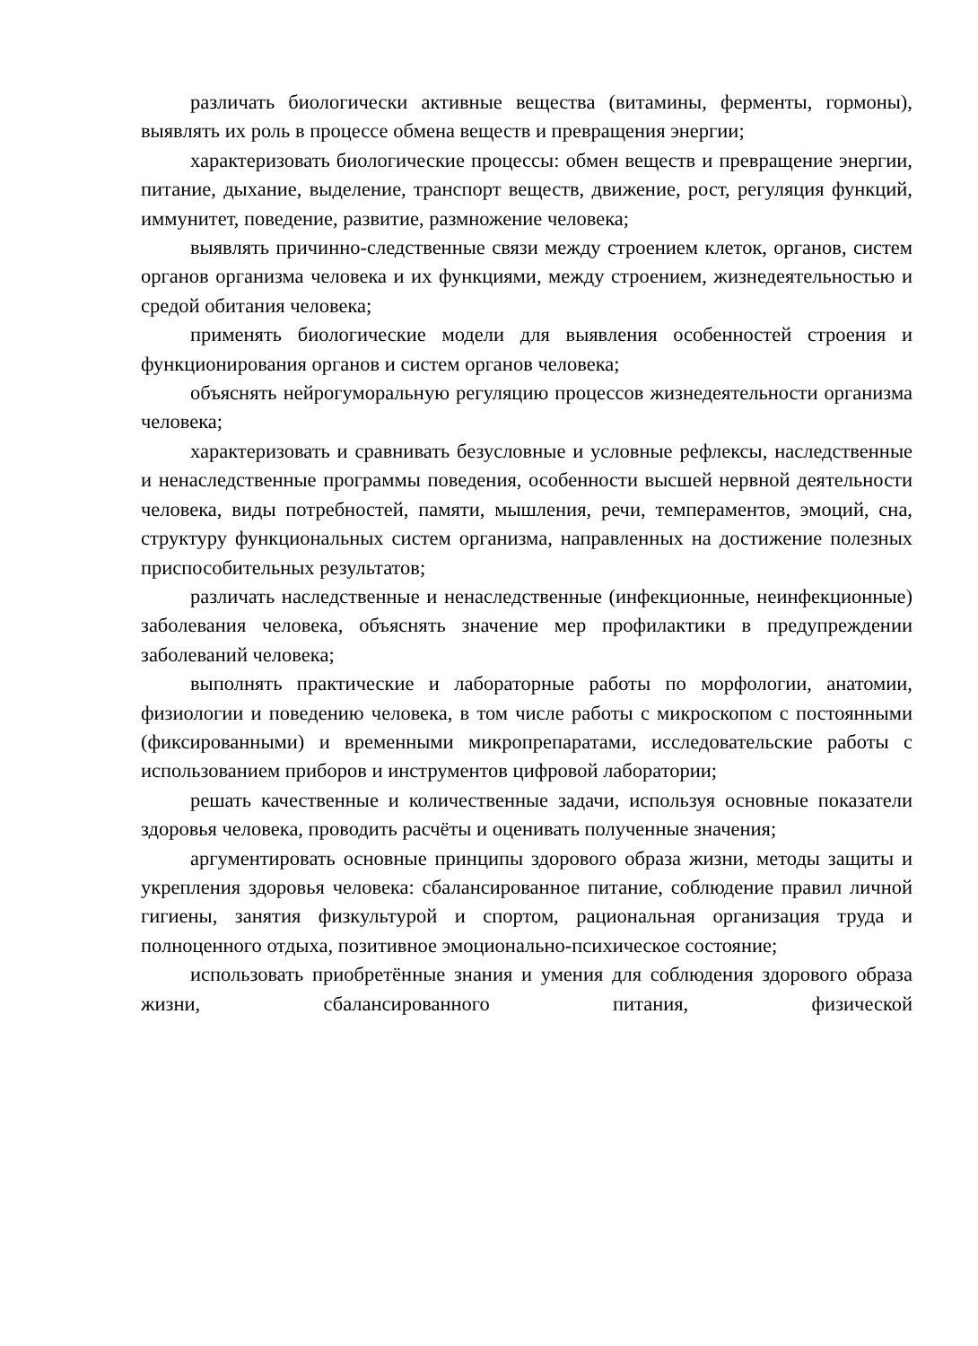различать биологически активные вещества (витамины, ферменты, гормоны), выявлять их роль в процессе обмена веществ и превращения энергии;
характеризовать биологические процессы: обмен веществ и превращение энергии, питание, дыхание, выделение, транспорт веществ, движение, рост, регуляция функций, иммунитет, поведение, развитие, размножение человека;
выявлять причинно-следственные связи между строением клеток, органов, систем органов организма человека и их функциями, между строением, жизнедеятельностью и средой обитания человека;
применять биологические модели для выявления особенностей строения и функционирования органов и систем органов человека;
объяснять нейрогуморальную регуляцию процессов жизнедеятельности организма человека;
характеризовать и сравнивать безусловные и условные рефлексы, наследственные и ненаследственные программы поведения, особенности высшей нервной деятельности человека, виды потребностей, памяти, мышления, речи, темпераментов, эмоций, сна, структуру функциональных систем организма, направленных на достижение полезных приспособительных результатов;
различать наследственные и ненаследственные (инфекционные, неинфекционные) заболевания человека, объяснять значение мер профилактики в предупреждении заболеваний человека;
выполнять практические и лабораторные работы по морфологии, анатомии, физиологии и поведению человека, в том числе работы с микроскопом с постоянными (фиксированными) и временными микропрепаратами, исследовательские работы с использованием приборов и инструментов цифровой лаборатории;
решать качественные и количественные задачи, используя основные показатели здоровья человека, проводить расчёты и оценивать полученные значения;
аргументировать основные принципы здорового образа жизни, методы защиты и укрепления здоровья человека: сбалансированное питание, соблюдение правил личной гигиены, занятия физкультурой и спортом, рациональная организация труда и полноценного отдыха, позитивное эмоционально-психическое состояние;
использовать приобретённые знания и умения для соблюдения здорового образа жизни, сбалансированного питания, физической